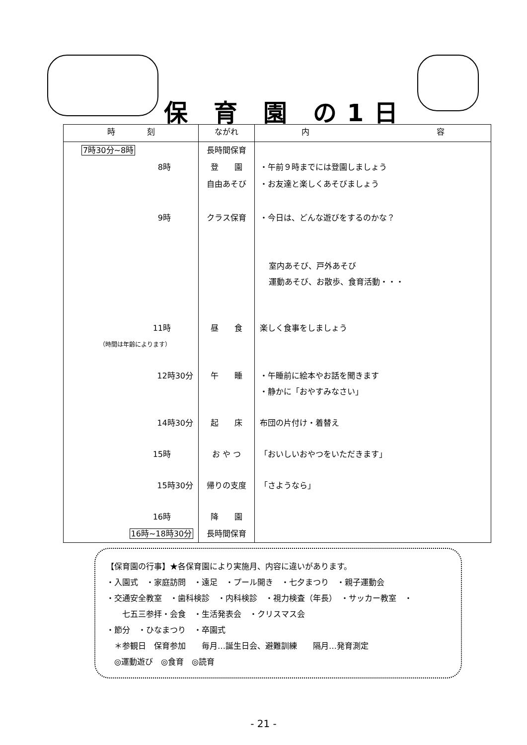保　育　園　の 1 日
| 時 刻 | ながれ | 内 容 |
| --- | --- | --- |
| 7時30分~8時 | 長時間保育 | |
| 8時 | 登 園 | ・午前９時までには登園しましょう |
| | 自由あそび | ・お友達と楽しくあそびましょう |
| 9時 | クラス保育 | ・今日は、どんな遊びをするのかな？ |
| | | 室内あそび、戸外あそび 運動あそび、お散歩、食育活動・・・ |
| 11時 （時間は年齢によります） | 昼 食 | 楽しく食事をしましょう |
| 12時30分 | 午 睡 | ・午睡前に絵本やお話を聞きます ・静かに「おやすみなさい」 |
| 14時30分 | 起 床 | 布団の片付け・着替え |
| 15時 | お や つ | 「おいしいおやつをいただきます」 |
| 15時30分 | 帰りの支度 | 「さようなら」 |
| 16時 | 降 園 | |
| 16時~18時30分 | 長時間保育 | |
【保育園の行事】★各保育園により実施月、内容に違いがあります。
・入園式　・家庭訪問　・遠足　・プール開き　・七夕まつり　・親子運動会
・交通安全教室　・歯科検診　・内科検診　・視力検査（年長）　・サッカー教室　・
　　七五三参拝・会食　・生活発表会　・クリスマス会
・節分　・ひなまつり　・卒園式
　＊参観日　保育参加　　毎月…誕生日会、避難訓練　　隔月…発育測定
　◎運動遊び　◎食育　◎読育
- 21 -